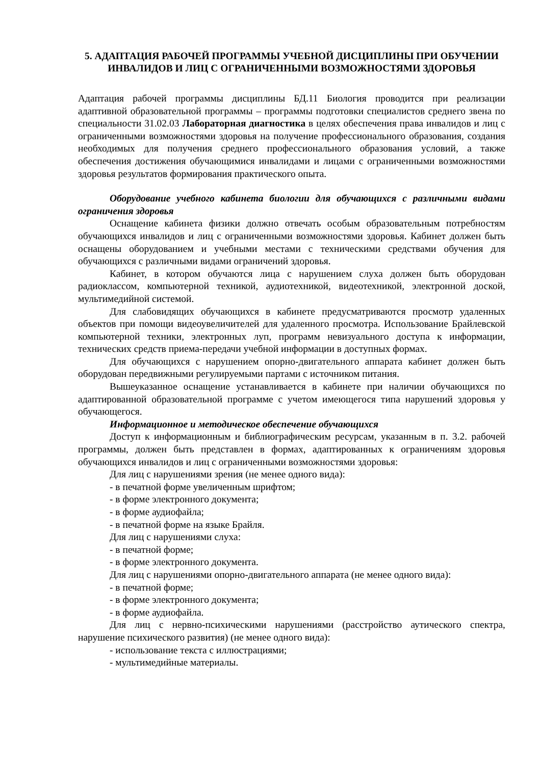5. АДАПТАЦИЯ РАБОЧЕЙ ПРОГРАММЫ УЧЕБНОЙ ДИСЦИПЛИНЫ ПРИ ОБУЧЕНИИ ИНВАЛИДОВ И ЛИЦ С ОГРАНИЧЕННЫМИ ВОЗМОЖНОСТЯМИ ЗДОРОВЬЯ
Адаптация рабочей программы дисциплины БД.11 Биология проводится при реализации адаптивной образовательной программы – программы подготовки специалистов среднего звена по специальности 31.02.03 Лабораторная диагностика в целях обеспечения права инвалидов и лиц с ограниченными возможностями здоровья на получение профессионального образования, создания необходимых для получения среднего профессионального образования условий, а также обеспечения достижения обучающимися инвалидами и лицами с ограниченными возможностями здоровья результатов формирования практического опыта.
Оборудование учебного кабинета биологии для обучающихся с различными видами ограничения здоровья
Оснащение кабинета физики должно отвечать особым образовательным потребностям обучающихся инвалидов и лиц с ограниченными возможностями здоровья. Кабинет должен быть оснащены оборудованием и учебными местами с техническими средствами обучения для обучающихся с различными видами ограничений здоровья.
Кабинет, в котором обучаются лица с нарушением слуха должен быть оборудован радиоклассом, компьютерной техникой, аудиотехникой, видеотехникой, электронной доской, мультимедийной системой.
Для слабовидящих обучающихся в кабинете предусматриваются просмотр удаленных объектов при помощи видеоувеличителей для удаленного просмотра. Использование Брайлевской компьютерной техники, электронных луп, программ невизуального доступа к информации, технических средств приема-передачи учебной информации в доступных формах.
Для обучающихся с нарушением опорно-двигательного аппарата кабинет должен быть оборудован передвижными регулируемыми партами с источником питания.
Вышеуказанное оснащение устанавливается в кабинете при наличии обучающихся по адаптированной образовательной программе с учетом имеющегося типа нарушений здоровья у обучающегося.
Информационное и методическое обеспечение обучающихся
Доступ к информационным и библиографическим ресурсам, указанным в п. 3.2. рабочей программы, должен быть представлен в формах, адаптированных к ограничениям здоровья обучающихся инвалидов и лиц с ограниченными возможностями здоровья:
Для лиц с нарушениями зрения (не менее одного вида):
- в печатной форме увеличенным шрифтом;
- в форме электронного документа;
- в форме аудиофайла;
- в печатной форме на языке Брайля.
Для лиц с нарушениями слуха:
- в печатной форме;
- в форме электронного документа.
Для лиц с нарушениями опорно-двигательного аппарата (не менее одного вида):
- в печатной форме;
- в форме электронного документа;
- в форме аудиофайла.
Для лиц с нервно-психическими нарушениями (расстройство аутического спектра, нарушение психического развития) (не менее одного вида):
- использование текста с иллюстрациями;
- мультимедийные материалы.